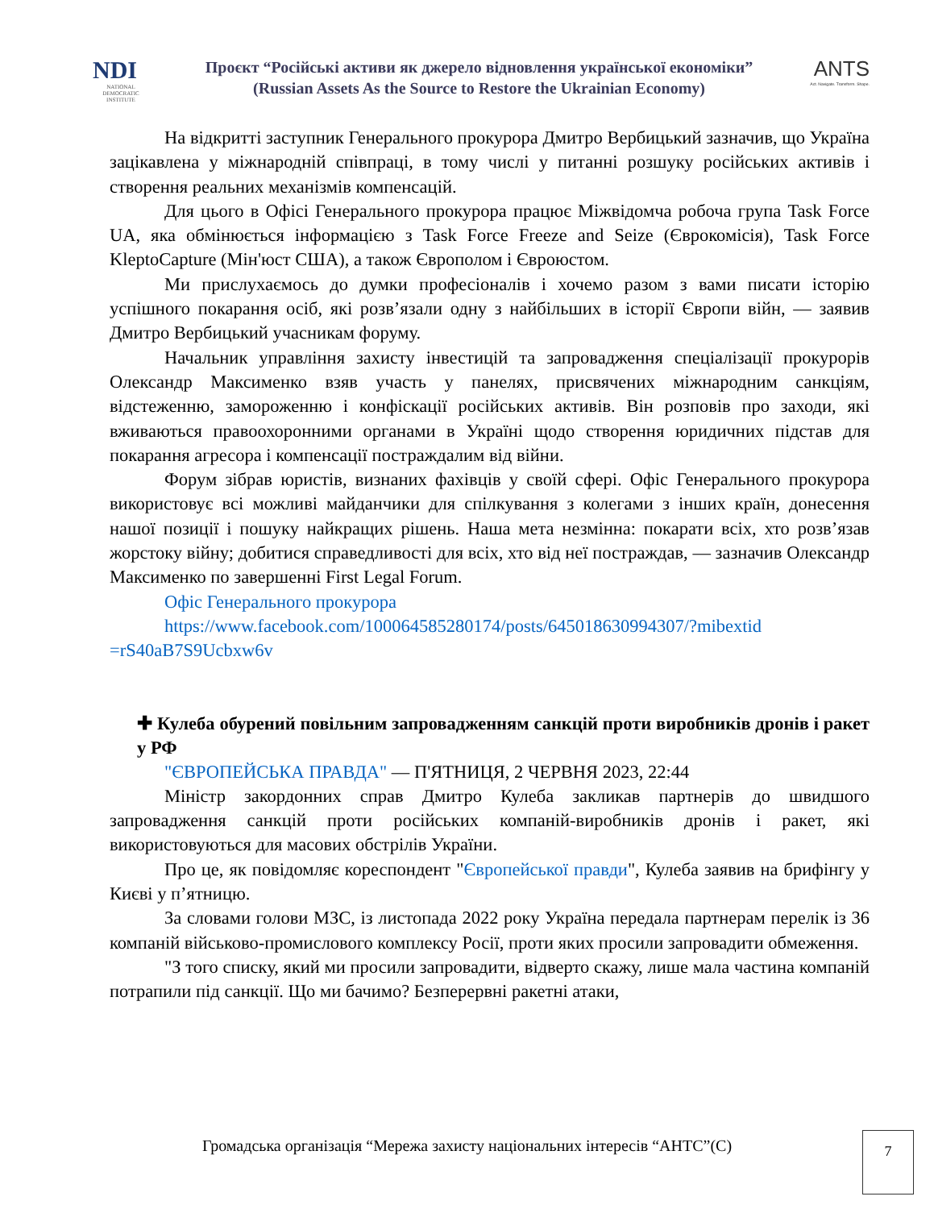NDI
NATIONAL DEMOCRATIC INSTITUTE
Проєкт “Російські активи як джерело відновлення української економіки”
(Russian Assets As the Source to Restore the Ukrainian Economy)
ANTS
Act. Navigate. Transform. Shape.
На відкритті заступник Генерального прокурора Дмитро Вербицький зазначив, що Україна зацікавлена у міжнародній співпраці, в тому числі у питанні розшуку російських активів і створення реальних механізмів компенсацій.
Для цього в Офісі Генерального прокурора працює Міжвідомча робоча група Task Force UA, яка обмінюється інформацією з Task Force Freeze and Seize (Єврокомісія), Task Force KleptoCapture (Мін'юст США), а також Європолом і Євроюстом.
Ми прислухаємось до думки професіоналів і хочемо разом з вами писати історію успішного покарання осіб, які розв’язали одну з найбільших в історії Європи війн, — заявив Дмитро Вербицький учасникам форуму.
Начальник управління захисту інвестицій та запровадження спеціалізації прокурорів Олександр Максименко взяв участь у панелях, присвячених міжнародним санкціям, відстеженню, замороженню і конфіскації російських активів. Він розповів про заходи, які вживаються правоохоронними органами в Україні щодо створення юридичних підстав для покарання агресора і компенсації постраждалим від війни.
Форум зібрав юристів, визнаних фахівців у своїй сфері. Офіс Генерального прокурора використовує всі можливі майданчики для спілкування з колегами з інших країн, донесення нашої позиції і пошуку найкращих рішень. Наша мета незмінна: покарати всіх, хто розв’язав жорстоку війну; добитися справедливості для всіх, хто від неї постраждав, — зазначив Олександр Максименко по завершенні First Legal Forum.
Офіс Генерального прокурора
https://www.facebook.com/100064585280174/posts/645018630994307/?mibextid =rS40aB7S9Ucbxw6v
✚ Кулеба обурений повільним запровадженням санкцій проти виробників дронів і ракет у РФ
"ЄВРОПЕЙСЬКА ПРАВДА" — П'ЯТНИЦЯ, 2 ЧЕРВНЯ 2023, 22:44
Міністр закордонних справ Дмитро Кулеба закликав партнерів до швидшого запровадження санкцій проти російських компаній-виробників дронів і ракет, які використовуються для масових обстрілів України.
Про це, як повідомляє кореспондент "Європейської правди", Кулеба заявив на брифінгу у Києві у п’ятницю.
За словами голови МЗС, із листопада 2022 року Україна передала партнерам перелік із 36 компаній військово-промислового комплексу Росії, проти яких просили запровадити обмеження.
"З того списку, який ми просили запровадити, відверто скажу, лише мала частина компаній потрапили під санкції. Що ми бачимо? Безперервні ракетні атаки,
Громадська організація “Мережа захисту національних інтересів “АНТС”(С) 7